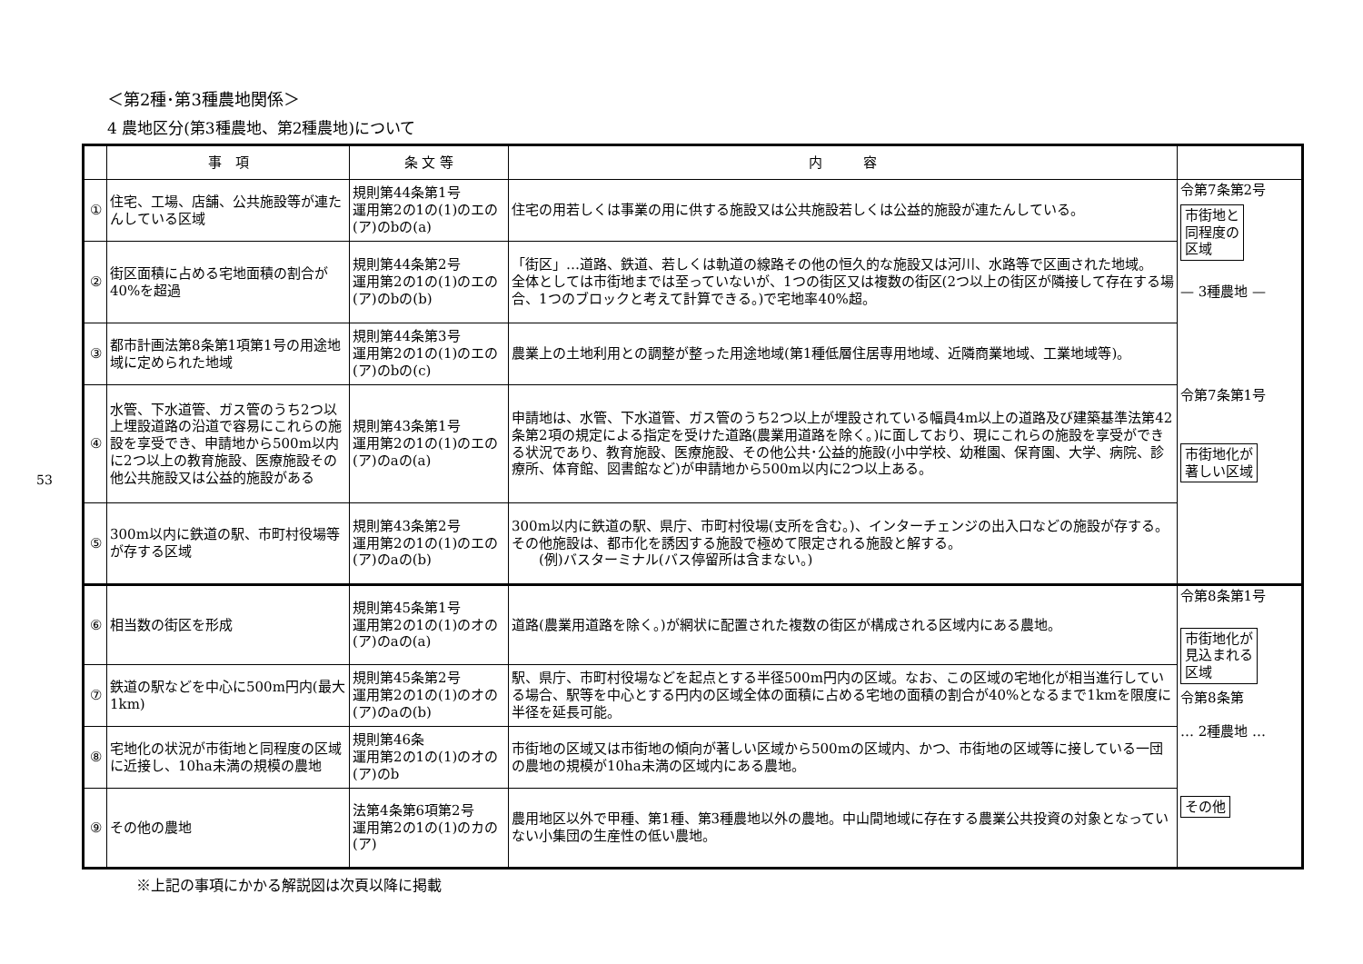53
＜第2種･第3種農地関係＞
4 農地区分(第3種農地、第2種農地)について
| | 事 項 | 条 文 等 | 内 容 | |
| --- | --- | --- | --- | --- |
| ① | 住宅、工場、店舗、公共施設等が連たんしている区域 | 規則第44条第1号 運用第2の1の(1)のエの(ア)のbの(a) | 住宅の用若しくは事業の用に供する施設又は公共施設若しくは公益的施設が連たんしている。 | 令第7条第2号 市街地と 同程度の 区域 — 3種農地 — |
| ② | 街区面積に占める宅地面積の割合が40%を超過 | 規則第44条第2号 運用第2の1の(1)のエの(ア)のbの(b) | 「街区」…道路、鉄道、若しくは軌道の線路その他の恒久的な施設又は河川、水路等で区画された地域。 全体としては市街地までは至っていないが、1つの街区又は複数の街区(2つ以上の街区が隣接して存在する場合、1つのブロックと考えて計算できる。)で宅地率40%超。 | |
| ③ | 都市計画法第8条第1項第1号の用途地域に定められた地域 | 規則第44条第3号 運用第2の1の(1)のエの(ア)のbの(c) | 農業上の土地利用との調整が整った用途地域(第1種低層住居専用地域、近隣商業地域、工業地域等)。 | |
| ④ | 水管、下水道管、ガス管のうち2つ以上埋設道路の沿道で容易にこれらの施設を享受でき、申請地から500m以内に2つ以上の教育施設、医療施設その他公共施設又は公益的施設がある | 規則第43条第1号 運用第2の1の(1)のエの(ア)のaの(a) | 申請地は、水管、下水道管、ガス管のうち2つ以上が埋設されている幅員4m以上の道路及び建築基準法第42条第2項の規定による指定を受けた道路(農業用道路を除く。)に面しており、現にこれらの施設を享受ができる状況であり、教育施設、医療施設、その他公共･公益的施設(小中学校、幼稚園、保育園、大学、病院、診療所、体育館、図書館など)が申請地から500m以内に2つ以上ある。 | 令第7条第1号 市街地化が 著しい区域 |
| ⑤ | 300m以内に鉄道の駅、市町村役場等が存する区域 | 規則第43条第2号 運用第2の1の(1)のエの(ア)のaの(b) | 300m以内に鉄道の駅、県庁、市町村役場(支所を含む。)、インターチェンジの出入口などの施設が存する。 その他施設は、都市化を誘因する施設で極めて限定される施設と解する。 (例)バスターミナル(バス停留所は含まない。) | |
| ⑥ | 相当数の街区を形成 | 規則第45条第1号 運用第2の1の(1)のオの(ア)のaの(a) | 道路(農業用道路を除く。)が網状に配置された複数の街区が構成される区域内にある農地。 | 令第8条第1号 市街地化が 見込まれる 区域 令第8条第 … 2種農地 … |
| ⑦ | 鉄道の駅などを中心に500m円内(最大1km) | 規則第45条第2号 運用第2の1の(1)のオの(ア)のaの(b) | 駅、県庁、市町村役場などを起点とする半径500m円内の区域。なお、この区域の宅地化が相当進行している場合、駅等を中心とする円内の区域全体の面積に占める宅地の面積の割合が40%となるまで1kmを限度に半径を延長可能。 | |
| ⑧ | 宅地化の状況が市街地と同程度の区域に近接し、10ha未満の規模の農地 | 規則第46条 運用第2の1の(1)のオの(ア)のb | 市街地の区域又は市街地の傾向が著しい区域から500mの区域内、かつ、市街地の区域等に接している一団の農地の規模が10ha未満の区域内にある農地。 | |
| ⑨ | その他の農地 | 法第4条第6項第2号 運用第2の1の(1)のカの(ア) | 農用地区以外で甲種、第1種、第3種農地以外の農地。中山間地域に存在する農業公共投資の対象となっていない小集団の生産性の低い農地。 | その他 |
※上記の事項にかかる解説図は次頁以降に掲載